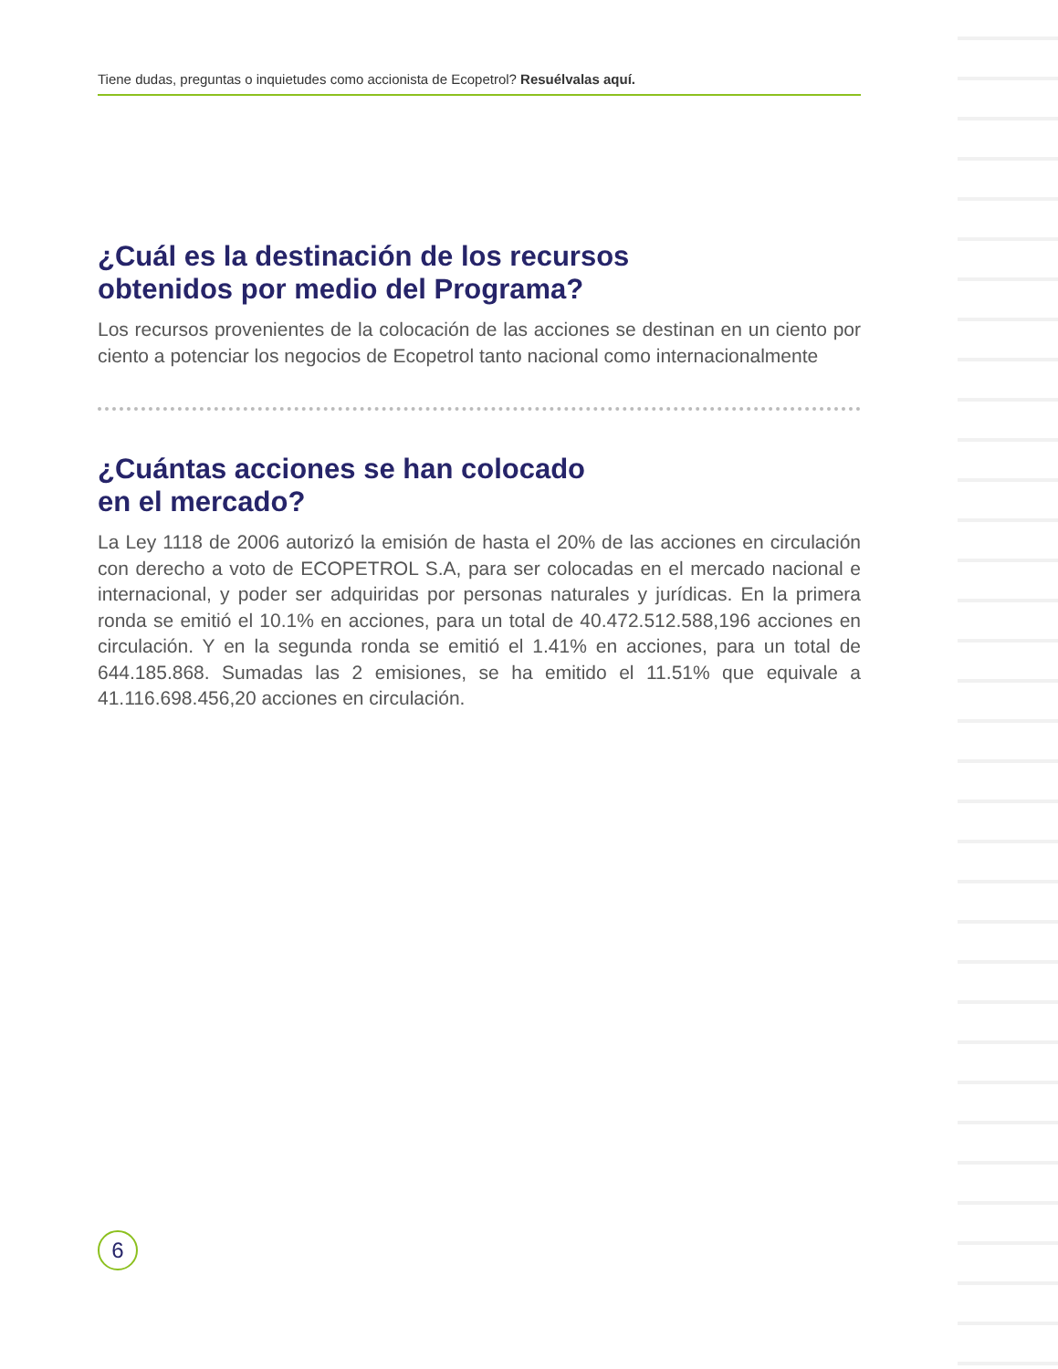Tiene dudas, preguntas o inquietudes como accionista de Ecopetrol? Resuélvalas aquí.
¿Cuál es la destinación de los recursos
obtenidos por medio del Programa?
Los recursos provenientes de la colocación de las acciones se destinan en un ciento por ciento a potenciar los negocios de Ecopetrol tanto nacional como internacionalmente
¿Cuántas acciones se han colocado
en el mercado?
La Ley 1118 de 2006 autorizó la emisión de hasta el 20% de las acciones en circulación con derecho a voto de ECOPETROL S.A, para ser colocadas en el mercado nacional e internacional, y poder ser adquiridas por personas naturales y jurídicas. En la primera ronda se emitió el 10.1% en acciones, para un total de 40.472.512.588,196 acciones en circulación. Y en la segunda ronda se emitió el 1.41% en acciones, para un total de 644.185.868. Sumadas las 2 emisiones, se ha emitido el 11.51% que equivale a 41.116.698.456,20 acciones en circulación.
6